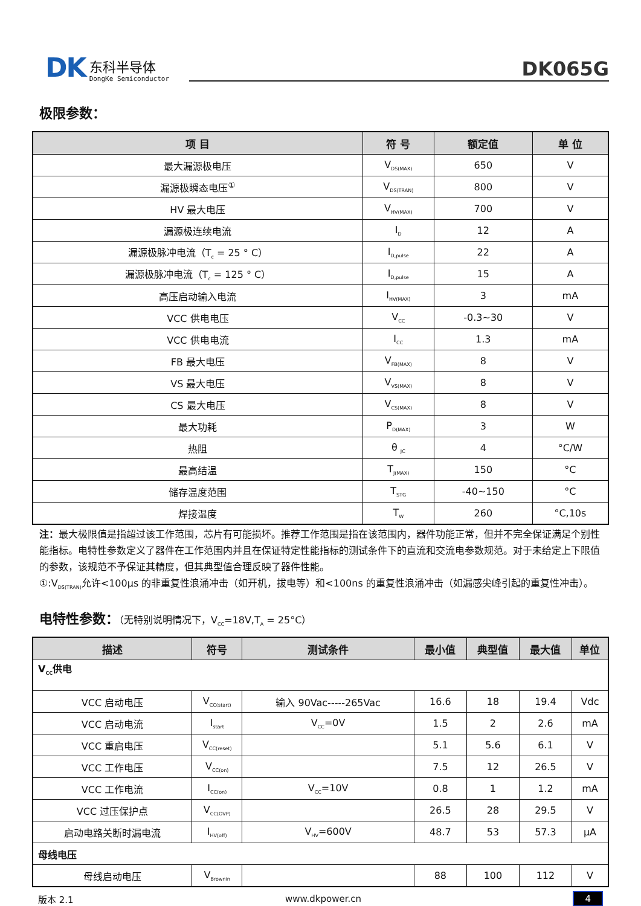DK 东科半导体
DongKe Semiconductor
DK065G
极限参数：
| 项 目 | 符 号 | 额定值 | 单 位 |
| --- | --- | --- | --- |
| 最大漏源极电压 | V<sub>DS(MAX)</sub> | 650 | V |
| 漏源极瞬态电压<sup>①</sup> | V<sub>DS(TRAN)</sub> | 800 | V |
| HV 最大电压 | V<sub>HV(MAX)</sub> | 700 | V |
| 漏源极连续电流 | I<sub>D</sub> | 12 | A |
| 漏源极脉冲电流（T<sub>c</sub> = 25 ° C） | I<sub>D,pulse</sub> | 22 | A |
| 漏源极脉冲电流（T<sub>c</sub> = 125 ° C） | I<sub>D,pulse</sub> | 15 | A |
| 高压启动输入电流 | I<sub>HV(MAX)</sub> | 3 | mA |
| VCC 供电电压 | V<sub>CC</sub> | -0.3~30 | V |
| VCC 供电电流 | I<sub>CC</sub> | 1.3 | mA |
| FB 最大电压 | V<sub>FB(MAX)</sub> | 8 | V |
| VS 最大电压 | V<sub>VS(MAX)</sub> | 8 | V |
| CS 最大电压 | V<sub>CS(MAX)</sub> | 8 | V |
| 最大功耗 | P<sub>D(MAX)</sub> | 3 | W |
| 热阻 | θ <sub>JC</sub> | 4 | °C/W |
| 最高结温 | T<sub>J(MAX)</sub> | 150 | °C |
| 储存温度范围 | T<sub>STG</sub> | -40~150 | °C |
| 焊接温度 | T<sub>W</sub> | 260 | °C,10s |
注：最大极限值是指超过该工作范围，芯片有可能损坏。推荐工作范围是指在该范围内，器件功能正常，但并不完全保证满足个别性能指标。电特性参数定义了器件在工作范围内并且在保证特定性能指标的测试条件下的直流和交流电参数规范。对于未给定上下限值的参数，该规范不予保证其精度，但其典型值合理反映了器件性能。
①:V<sub>DS(TRAN)</sub>允许<100μs 的非重复性浪涌冲击（如开机，拔电等）和<100ns 的重复性浪涌冲击（如漏感尖峰引起的重复性冲击）。
电特性参数：（无特别说明情况下，V<sub>CC</sub>=18V,T<sub>A</sub> = 25°C）
| 描述 | 符号 | 测试条件 | 最小值 | 典型值 | 最大值 | 单位 |
| --- | --- | --- | --- | --- | --- | --- |
| V<sub>CC</sub>供电 | | | | | | |
| VCC 启动电压 | V<sub>CC(start)</sub> | 输入 90Vac-----265Vac | 16.6 | 18 | 19.4 | Vdc |
| VCC 启动电流 | I<sub>start</sub> | V<sub>CC</sub>=0V | 1.5 | 2 | 2.6 | mA |
| VCC 重启电压 | V<sub>CC(reset)</sub> | | 5.1 | 5.6 | 6.1 | V |
| VCC 工作电压 | V<sub>CC(on)</sub> | | 7.5 | 12 | 26.5 | V |
| VCC 工作电流 | I<sub>CC(on)</sub> | V<sub>CC</sub>=10V | 0.8 | 1 | 1.2 | mA |
| VCC 过压保护点 | V<sub>CC(OVP)</sub> | | 26.5 | 28 | 29.5 | V |
| 启动电路关断时漏电流 | I<sub>HV(off)</sub> | V<sub>HV</sub>=600V | 48.7 | 53 | 57.3 | μA |
| 母线电压 | | | | | | |
| 母线启动电压 | V<sub>Brownin</sub> | | 88 | 100 | 112 | V |
版本 2.1 www.dkpower.cn 4